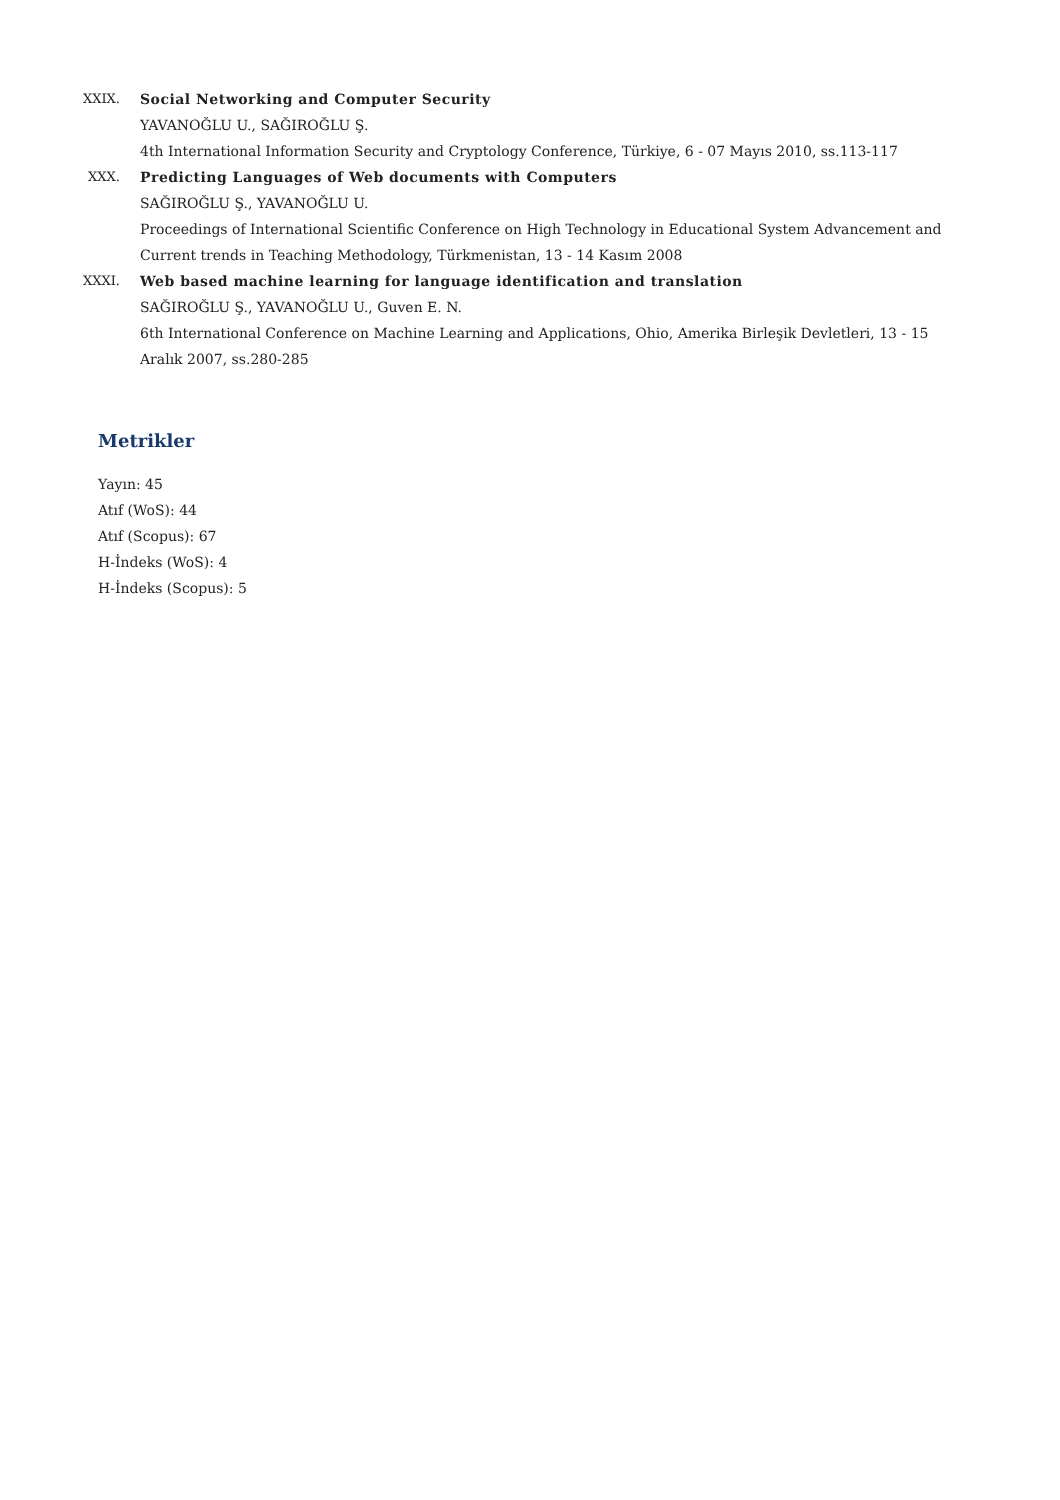XXIX. Social Networking and Computer Security
YAVANOĞLU U., SAĞIROĞLU Ş.
4th International Information Security and Cryptology Conference, Türkiye, 6 - 07 Mayıs 2010, ss.113-117
XXX. Predicting Languages of Web documents with Computers
SAĞIROĞLU Ş., YAVANOĞLU U.
Proceedings of International Scientific Conference on High Technology in Educational System Advancement and Current trends in Teaching Methodology, Türkmenistan, 13 - 14 Kasım 2008
XXXI. Web based machine learning for language identification and translation
SAĞIROĞLU Ş., YAVANOĞLU U., Guven E. N.
6th International Conference on Machine Learning and Applications, Ohio, Amerika Birleşik Devletleri, 13 - 15 Aralık 2007, ss.280-285
Metrikler
Yayın: 45
Atıf (WoS): 44
Atıf (Scopus): 67
H-İndeks (WoS): 4
H-İndeks (Scopus): 5